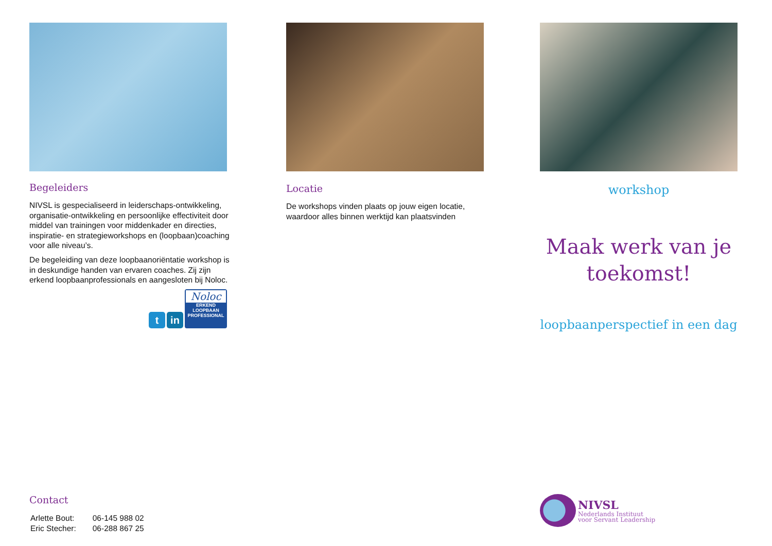Begeleiders
NIVSL is gespecialiseerd in leiderschaps-ontwikkeling, organisatie-ontwikkeling en persoonlijke effectiviteit door middel van trainingen voor middenkader en directies, inspiratie- en strategieworkshops en (loopbaan)coaching voor alle niveau’s.
De begeleiding van deze loopbaanoriëntatie workshop is in deskundige handen van ervaren coaches. Zij zijn erkend loopbaanprofessionals en aangesloten bij Noloc.
t
in
Noloc
ERKEND
LOOPBAAN
PROFESSIONAL
Contact
| Arlette Bout: | 06-145 988 02 |
| Eric Stecher: | 06-288 867 25 |
Locatie
De workshops vinden plaats op jouw eigen locatie, waardoor alles binnen werktijd kan plaatsvinden
workshop
Maak werk van je toekomst!
loopbaanperspectief in een dag
NIVSL
Nederlands Instituut
voor Servant Leadership